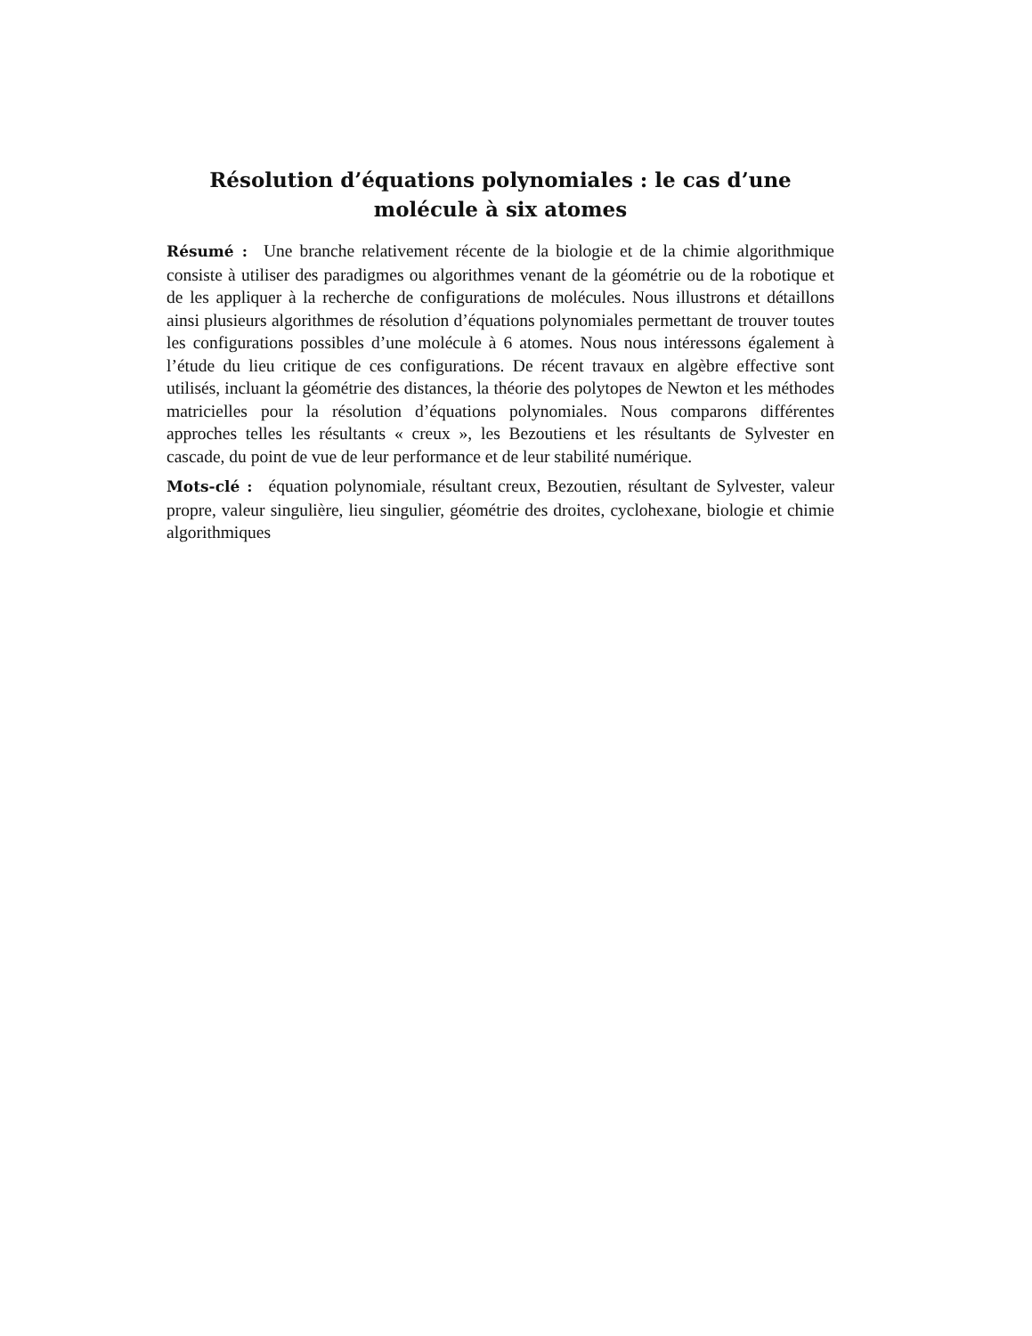Résolution d’équations polynomiales : le cas d’une
molécule à six atomes
Résumé : Une branche relativement récente de la biologie et de la chimie algorithmique consiste à utiliser des paradigmes ou algorithmes venant de la géométrie ou de la robotique et de les appliquer à la recherche de configurations de molécules. Nous illustrons et détaillons ainsi plusieurs algorithmes de résolution d’équations polynomiales permettant de trouver toutes les configurations possibles d’une molécule à 6 atomes. Nous nous intéressons également à l’étude du lieu critique de ces configurations. De récent travaux en algèbre effective sont utilisés, incluant la géométrie des distances, la théorie des polytopes de Newton et les méthodes matricielles pour la résolution d’équations polynomiales. Nous comparons différentes approches telles les résultants « creux », les Bezoutiens et les résultants de Sylvester en cascade, du point de vue de leur performance et de leur stabilité numérique.
Mots-clé : équation polynomiale, résultant creux, Bezoutien, résultant de Sylvester, valeur propre, valeur singulière, lieu singulier, géométrie des droites, cyclohexane, biologie et chimie algorithmiques